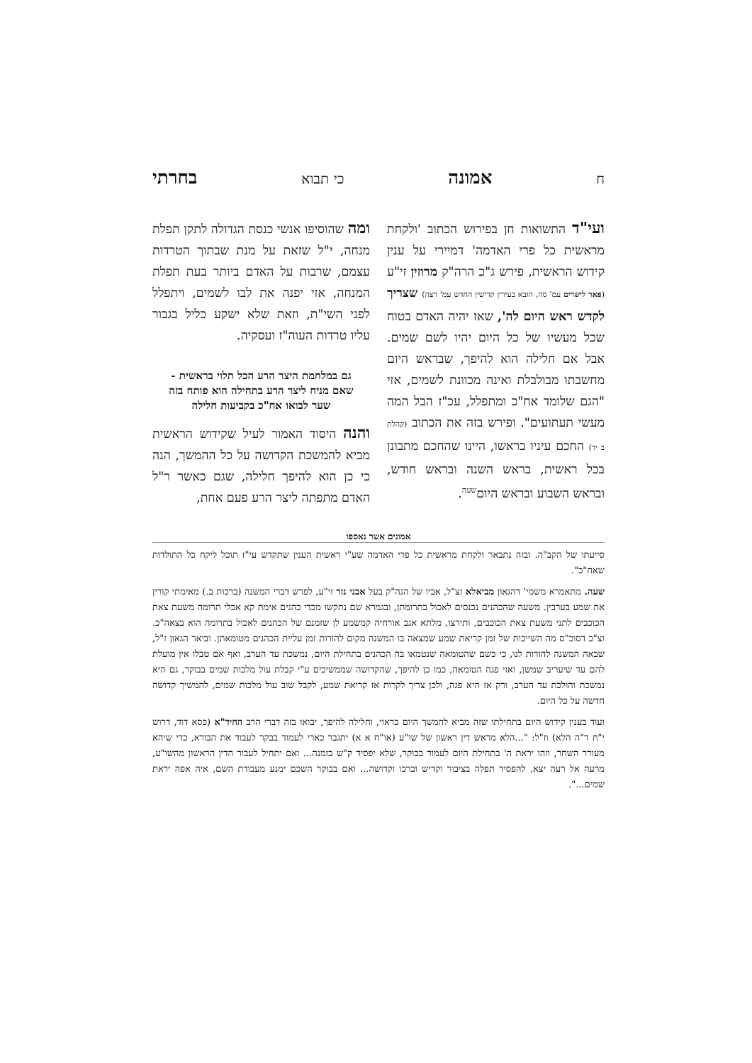ח אמונה כי תבוא בחרתי
ועי"ד התשואות חן בפירוש הכתוב 'ולקחת מראשית כל פרי האדמה' דמיירי על ענין קידוש הראשית, פירש ג"כ הרה"ק מרוזין זי"ע (פאר לישרים עמ' סה, הובא בעירין קדישין החדש עמ' רצה) שצריך לקדש ראש היום לה', שאז יהיה האדם בטוח שכל מעשיו של כל היום יהיו לשם שמים. אבל אם חלילה הוא להיפך, שבראש היום מחשבתו מבולבלת ואינה מכוונת לשמים, אזי "הגם שלומד אח"כ ומתפלל, עכ"ז הבל המה מעשי תעתועים". ופירש בזה את הכתוב (קהלת ב יד) החכם עיניו בראשו, היינו שהחכם מתבונן בכל ראשית, בראש השנה ובראש חודש, ובראש השבוע ובראש היום<sup>שעה</sup>.
ומה שהוסיפו אנשי כנסת הגדולה לתקן תפלת מנחה, י"ל שזאת על מנת שבתוך הטרדות עצמם, שרבות על האדם ביותר בעת תפלת המנחה, אזי יפנה את לבו לשמים, ויתפלל לפני השי"ת, וזאת שלא ישקע כליל בגבור עליו טרדות העוה"ז ועסקיה.
גם במלחמת היצר הרע הכל תלוי בראשית - שאם מניח ליצר הרע בתחילה הוא פותח בזה שער לבואו אח"כ בקביעות חלילה
והנה היסוד האמור לעיל שקידוש הראשית מביא להמשכת הקדושה על כל ההמשך, הנה כי כן הוא להיפך חלילה, שגם כאשר ר"ל האדם מתפתה ליצר הרע פעם אחת,
אמונים אשר נאספו
סייעתו של הקב"ה. ובזה נתבאר ולקחת מראשית כל פרי האדמה שע"י ראשית הענין שתקדש עי"ז תוכל ליקח כל התולדות שאח"כ".
שעה. מתאמרא משמי' דהגאון מביאלא זצ"ל, אביו של הגה"ק בעל אבני נזר זי"ע, לפרש דברי המשנה (ברכות ב.) מאימתי קורין את שמע בערבין. משעה שהכהנים נכנסים לאכול בתרומתן, ובגמרא שם נתקשו מכדי כהנים אימת קא אכלי תרומה משעת צאת הכוכבים לתני משעת צאת הכוכבים, ותירצו, מלתא אגב אורחיה קמשמע לן שזמנם של הכהנים לאכול בתרומה הוא בצאה"כ. וצ"ב דסוכ"ס מה השייכות של זמן קריאת שמע שמצאה בו המשנה מקום להורות זמן עליית הכהנים מטומאתן. וביאר הגאון ז"ל, שבאה המשנה להורות לנו, כי כשם שהטומאה שנטמאו בה הכהנים בתחילת היום, נמשכת עד הערב, ואף אם טבלו אין מועלת להם עד שיעריב שמשן, ואזי פגה הטומאה, כמו כן להיפך, שהקדושה שממשיכים ע"י קבלת עול מלכות שמים בבוקר, גם היא נמשכת והולכת עד הערב, ורק אז היא פגה, ולכן צריך לקרות אז קריאת שמע, לקבל שוב עול מלכות שמים, להמשיך קדושה חדשה על כל היום.
ועוד בענין קידוש היום בתחילתו שזה מביא להמשך היום כראוי, וחלילה להיפך, יבואו בזה דברי הרב החיד"א (כסא דוד, דרוש י"ח ד"ה הלא) וז"ל: "...הלא מראש דין ראשון של שו"ע (או"ח א א) יתגבר כארי לעמוד בבקר לעבוד את הבורא, כדי שיהא מעורר השחר, וזהו יראת ה' בתחילת היום לעמוד בבוקר, שלא יפסיד ק"ש בזמנה... ואם יתחיל לעבור הדין הראשון מהשו"ע, מרעה אל רעה יצא, להפסיד תפלה בציבור וקדיש וברכו וקדושה... ואם בבוקר השכם ימנע מעבודת השם, איה אפה יראת שמים...".